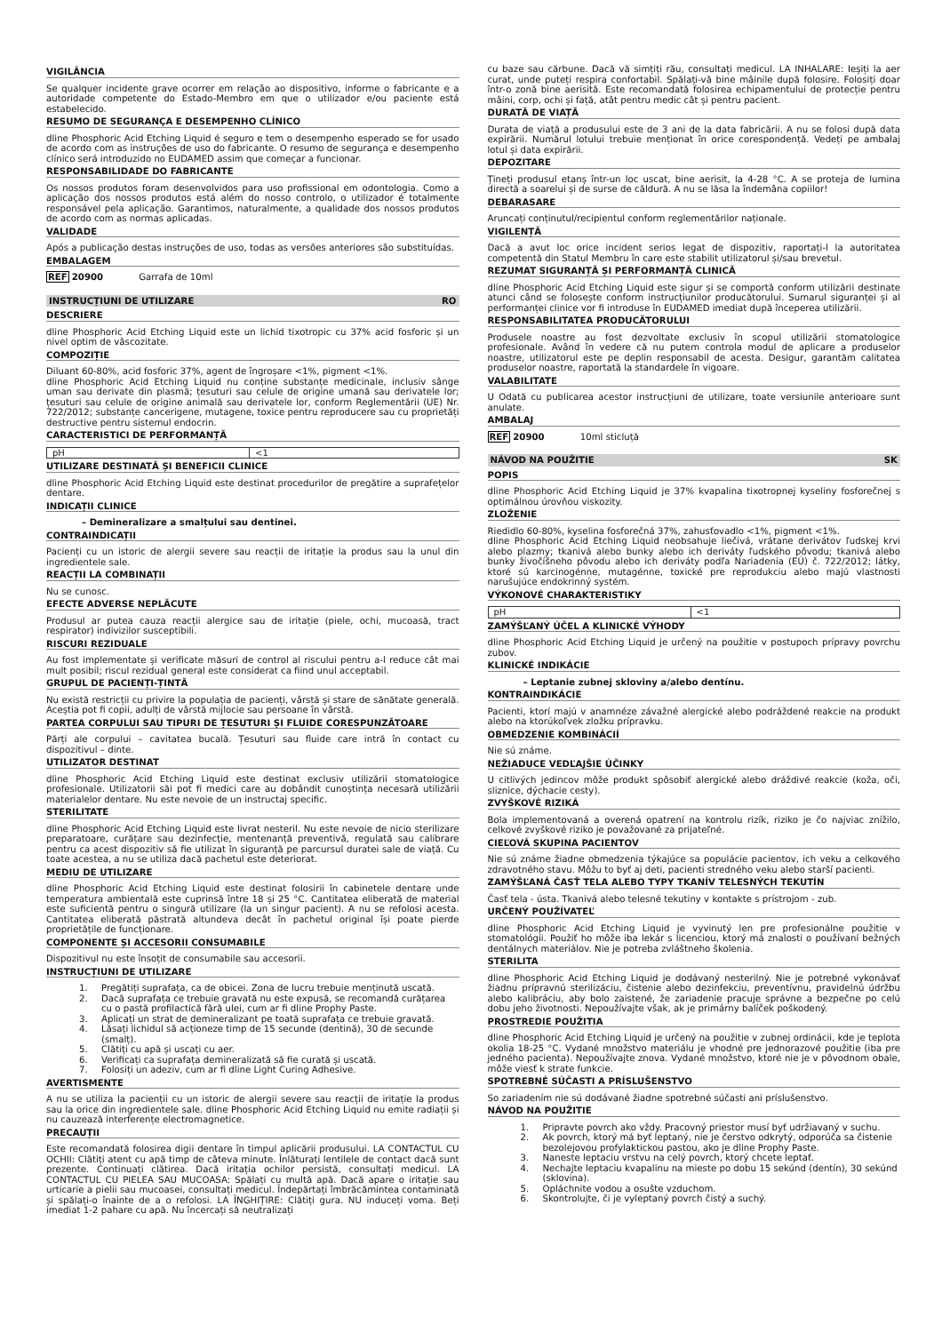VIGILÂNCIA
Se qualquer incidente grave ocorrer em relação ao dispositivo, informe o fabricante e a autoridade competente do Estado-Membro em que o utilizador e/ou paciente está estabelecido.
RESUMO DE SEGURANÇA E DESEMPENHO CLÍNICO
dline Phosphoric Acid Etching Liquid é seguro e tem o desempenho esperado se for usado de acordo com as instruções de uso do fabricante. O resumo de segurança e desempenho clínico será introduzido no EUDAMED assim que começar a funcionar.
RESPONSABILIDADE DO FABRICANTE
Os nossos produtos foram desenvolvidos para uso profissional em odontologia. Como a aplicação dos nossos produtos está além do nosso controlo, o utilizador é totalmente responsável pela aplicação. Garantimos, naturalmente, a qualidade dos nossos produtos de acordo com as normas aplicadas.
VALIDADE
Após a publicação destas instruções de uso, todas as versões anteriores são substituídas.
EMBALAGEM
REF 20900 Garrafa de 10ml
INSTRUCȚIUNI DE UTILIZARE RO
DESCRIERE
dline Phosphoric Acid Etching Liquid este un lichid tixotropic cu 37% acid fosforic și un nivel optim de vâscozitate.
COMPOZIȚIE
Diluant 60-80%, acid fosforic 37%, agent de îngroșare <1%, pigment <1%.
dline Phosphoric Acid Etching Liquid nu conține substanțe medicinale, inclusiv sânge uman sau derivate din plasmă; țesuturi sau celule de origine umană sau derivatele lor; țesuturi sau celule de origine animală sau derivatele lor, conform Reglementării (UE) Nr. 722/2012; substanțe cancerigene, mutagene, toxice pentru reproducere sau cu proprietăți destructive pentru sistemul endocrin.
CARACTERISTICI DE PERFORMANȚĂ
| pH | <1 |
UTILIZARE DESTINATĂ ȘI BENEFICII CLINICE
dline Phosphoric Acid Etching Liquid este destinat procedurilor de pregătire a suprafețelor dentare.
INDICAȚII CLINICE
– Demineralizare a smalțului sau dentinei.
CONTRAINDICAȚII
Pacienți cu un istoric de alergii severe sau reacții de iritație la produs sau la unul din ingredientele sale.
REACȚII LA COMBINAȚII
Nu se cunosc.
EFECTE ADVERSE NEPLĂCUTE
Produsul ar putea cauza reacții alergice sau de iritație (piele, ochi, mucoasă, tract respirator) indivizilor susceptibili.
RISCURI REZIDUALE
Au fost implementate și verificate măsuri de control al riscului pentru a-l reduce cât mai mult posibil; riscul rezidual general este considerat ca fiind unul acceptabil.
GRUPUL DE PACIENȚI-ȚINTĂ
Nu există restricții cu privire la populația de pacienți, vârstă și stare de sănătate generală. Aceștia pot fi copii, adulți de vârstă mijlocie sau persoane în vârstă.
PARTEA CORPULUI SAU TIPURI DE ȚESUTURI ȘI FLUIDE CORESPUNZĂTOARE
Părți ale corpului – cavitatea bucală. Țesuturi sau fluide care intră în contact cu dispozitivul – dinte.
UTILIZATOR DESTINAT
dline Phosphoric Acid Etching Liquid este destinat exclusiv utilizării stomatologice profesionale. Utilizatorii săi pot fi medici care au dobândit cunoștința necesară utilizării materialelor dentare. Nu este nevoie de un instructaj specific.
STERILITATE
dline Phosphoric Acid Etching Liquid este livrat nesteril. Nu este nevoie de nicio sterilizare preparatoare, curățare sau dezinfecție, mentenanță preventivă, regulată sau calibrare pentru ca acest dispozitiv să fie utilizat în siguranță pe parcursul duratei sale de viață. Cu toate acestea, a nu se utiliza dacă pachetul este deteriorat.
MEDIU DE UTILIZARE
dline Phosphoric Acid Etching Liquid este destinat folosirii în cabinetele dentare unde temperatura ambientală este cuprinsă între 18 și 25 °C. Cantitatea eliberată de material este suficientă pentru o singură utilizare (la un singur pacient). A nu se refolosi acesta. Cantitatea eliberată păstrată altundeva decât în pachetul original își poate pierde proprietățile de funcționare.
COMPONENTE ȘI ACCESORII CONSUMABILE
Dispozitivul nu este însoțit de consumabile sau accesorii.
INSTRUCȚIUNI DE UTILIZARE
1. Pregătiți suprafața, ca de obicei. Zona de lucru trebuie menținută uscată.
2. Dacă suprafața ce trebuie gravată nu este expusă, se recomandă curățarea cu o pastă profilactică fără ulei, cum ar fi dline Prophy Paste.
3. Aplicați un strat de demineralizant pe toată suprafața ce trebuie gravată.
4. Lăsați lichidul să acționeze timp de 15 secunde (dentină), 30 de secunde (smalț).
5. Clătiți cu apă și uscați cu aer.
6. Verificați ca suprafața demineralizată să fie curată și uscată.
7. Folosiți un adeziv, cum ar fi dline Light Curing Adhesive.
AVERTISMENTE
A nu se utiliza la pacienții cu un istoric de alergii severe sau reacții de iritație la produs sau la orice din ingredientele sale. dline Phosphoric Acid Etching Liquid nu emite radiații și nu cauzează interferențe electromagnetice.
PRECAUȚII
Este recomandată folosirea digii dentare în timpul aplicării produsului. LA CONTACTUL CU OCHII: Clătiți atent cu apă timp de câteva minute. Înlăturați lentilele de contact dacă sunt prezente. Continuați clătirea. Dacă iritația ochilor persistă, consultați medicul. LA CONTACTUL CU PIELEA SAU MUCOASA: Spălați cu multă apă. Dacă apare o iritație sau urticarie a pielii sau mucoasei, consultați medicul. Îndepărtați îmbrăcămintea contaminată și spălați-o înainte de a o refolosi. LA ÎNGHIȚIRE: Clătiți gura. NU induceți voma. Beți imediat 1-2 pahare cu apă. Nu încercați să neutralizați
cu baze sau cărbune. Dacă vă simțiți rău, consultați medicul. LA INHALARE: Ieșiți la aer curat, unde puteți respira confortabil. Spălați-vă bine mâinile după folosire. Folosiți doar într-o zonă bine aerisită. Este recomandată folosirea echipamentului de protecție pentru mâini, corp, ochi și față, atât pentru medic cât și pentru pacient.
DURATĂ DE VIAȚĂ
Durata de viață a produsului este de 3 ani de la data fabricării. A nu se folosi după data expirării. Numărul lotului trebuie menționat în orice corespondență. Vedeți pe ambalaj lotul și data expirării.
DEPOZITARE
Țineți produsul etanș într-un loc uscat, bine aerisit, la 4-28 °C. A se proteja de lumina directă a soarelui și de surse de căldură. A nu se lăsa la îndemâna copiilor!
DEBARASARE
Aruncați conținutul/recipientul conform reglementărilor naționale.
VIGILENȚĂ
Dacă a avut loc orice incident serios legat de dispozitiv, raportați-l la autoritatea competentă din Statul Membru în care este stabilit utilizatorul și/sau brevetul.
REZUMAT SIGURANȚĂ ȘI PERFORMANȚĂ CLINICĂ
dline Phosphoric Acid Etching Liquid este sigur și se comportă conform utilizării destinate atunci când se folosește conform instrucțiunilor producătorului. Sumarul siguranței și al performanței clinice vor fi introduse în EUDAMED imediat după începerea utilizării.
RESPONSABILITATEA PRODUCĂTORULUI
Produsele noastre au fost dezvoltate exclusiv în scopul utilizării stomatologice profesionale. Având în vedere că nu putem controla modul de aplicare a produselor noastre, utilizatorul este pe deplin responsabil de acesta. Desigur, garantăm calitatea produselor noastre, raportată la standardele în vigoare.
VALABILITATE
U Odată cu publicarea acestor instrucțiuni de utilizare, toate versiunile anterioare sunt anulate.
AMBALAJ
REF 20900 10ml sticluță
NÁVOD NA POUŽITIE SK
POPIS
dline Phosphoric Acid Etching Liquid je 37% kvapalina tixotropnej kyseliny fosforečnej s optimálnou úrovňou viskozity.
ZLOŽENIE
Riedidlo 60-80%, kyselina fosforečná 37%, zahusťovadlo <1%, pigment <1%.
dline Phosphoric Acid Etching Liquid neobsahuje liečivá, vrátane derivátov ľudskej krvi alebo plazmy; tkanivá alebo bunky alebo ich deriváty ľudského pôvodu; tkanivá alebo bunky živočíšneho pôvodu alebo ich deriváty podľa Nariadenia (EÚ) č. 722/2012; látky, ktoré sú karcinogénne, mutagénne, toxické pre reprodukciu alebo majú vlastnosti narušujúce endokrinný systém.
VÝKONOVÉ CHARAKTERISTIKY
| pH | <1 |
ZAMÝŠĽANÝ ÚČEL A KLINICKÉ VÝHODY
dline Phosphoric Acid Etching Liquid je určený na použitie v postupoch prípravy povrchu zubov.
KLINICKÉ INDIKÁCIE
– Leptanie zubnej skloviny a/alebo dentínu.
KONTRAINDIKÁCIE
Pacienti, ktorí majú v anamnéze závažné alergické alebo podráždené reakcie na produkt alebo na ktorúkoľvek zložku prípravku.
OBMEDZENIE KOMBINÁCIÍ
Nie sú známe.
NEŽIADUCE VEDĽAJŠIE ÚČINKY
U citlivých jedincov môže produkt spôsobiť alergické alebo dráždivé reakcie (koža, oči, sliznice, dýchacie cesty).
ZVYŠKOVÉ RIZIKÁ
Bola implementovaná a overená opatrení na kontrolu rizík, riziko je čo najviac znížilo, celkové zvyškové riziko je považované za prijateľné.
CIEĽOVÁ SKUPINA PACIENTOV
Nie sú známe žiadne obmedzenia týkajúce sa populácie pacientov, ich veku a celkového zdravotného stavu. Môžu to byť aj deti, pacienti stredného veku alebo starší pacienti.
ZAMÝŠĽANÁ ČASŤ TELA ALEBO TYPY TKANÍV TELESNÝCH TEKUTÍN
Časť tela - ústa. Tkanivá alebo telesné tekutiny v kontakte s prístrojom - zub.
URČENÝ POUŽÍVATEĽ
dline Phosphoric Acid Etching Liquid je vyvinutý len pre profesionálne použitie v stomatológii. Použiť ho môže iba lekár s licenciou, ktorý má znalosti o používaní bežných dentálnych materiálov. Nie je potreba zvláštneho školenia.
STERILITA
dline Phosphoric Acid Etching Liquid je dodávaný nesterilný. Nie je potrebné vykonávať žiadnu prípravnú sterilizáciu, čistenie alebo dezinfekciu, preventívnu, pravidelnú údržbu alebo kalibráciu, aby bolo zaistené, že zariadenie pracuje správne a bezpečne po celú dobu jeho životnosti. Nepoužívajte však, ak je primárny balíček poškodený.
PROSTREDIE POUŽITIA
dline Phosphoric Acid Etching Liquid je určený na použitie v zubnej ordinácii, kde je teplota okolia 18-25 °C. Vydané množstvo materiálu je vhodné pre jednorazové použitie (iba pre jedného pacienta). Nepoužívajte znova. Vydané množstvo, ktoré nie je v pôvodnom obale, môže viesť k strate funkcie.
SPOTREBNÉ SÚČASTI A PRÍSLUŠENSTVO
So zariadením nie sú dodávané žiadne spotrebné súčasti ani príslušenstvo.
NÁVOD NA POUŽITIE
1. Pripravte povrch ako vždy. Pracovný priestor musí byť udržiavaný v suchu.
2. Ak povrch, ktorý má byť leptaný, nie je čerstvo odkrytý, odporúča sa čistenie bezolejovou profylaktickou pastou, ako je dline Prophy Paste.
3. Naneste leptaciu vrstvu na celý povrch, ktorý chcete leptať.
4. Nechajte leptaciu kvapalinu na mieste po dobu 15 sekúnd (dentín), 30 sekúnd (sklovina).
5. Opláchnite vodou a osušte vzduchom.
6. Skontrolujte, či je vyleptaný povrch čistý a suchý.